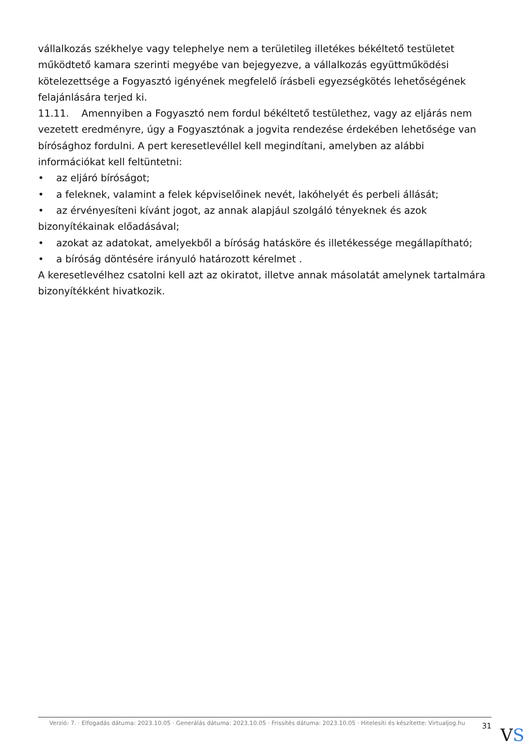vállalkozás székhelye vagy telephelye nem a területileg illetékes békéltető testületet működtető kamara szerinti megyébe van bejegyezve, a vállalkozás együttműködési kötelezettsége a Fogyasztó igényének megfelelő írásbeli egyezségkötés lehetőségének felajánlására terjed ki.
11.11. Amennyiben a Fogyasztó nem fordul békéltető testülethez, vagy az eljárás nem vezetett eredményre, úgy a Fogyasztónak a jogvita rendezése érdekében lehetősége van bírósághoz fordulni. A pert keresetlevéllel kell megindítani, amelyben az alábbi információkat kell feltüntetni:
• az eljáró bíróságot;
• a feleknek, valamint a felek képviselőinek nevét, lakóhelyét és perbeli állását;
• az érvényesíteni kívánt jogot, az annak alapjául szolgáló tényeknek és azok bizonyítékainak előadásával;
• azokat az adatokat, amelyekből a bíróság hatásköre és illetékessége megállapítható;
• a bíróság döntésére irányuló határozott kérelmet .
A keresetlevélhez csatolni kell azt az okiratot, illetve annak másolatát amelynek tartalmára bizonyítékként hivatkozik.
Verzió: 7. · Elfogadás dátuma: 2023.10.05 · Generálás dátuma: 2023.10.05 · Frissítés dátuma: 2023.10.05 · Hitelesíti és készítette: Virtualjog.hu
31
VS